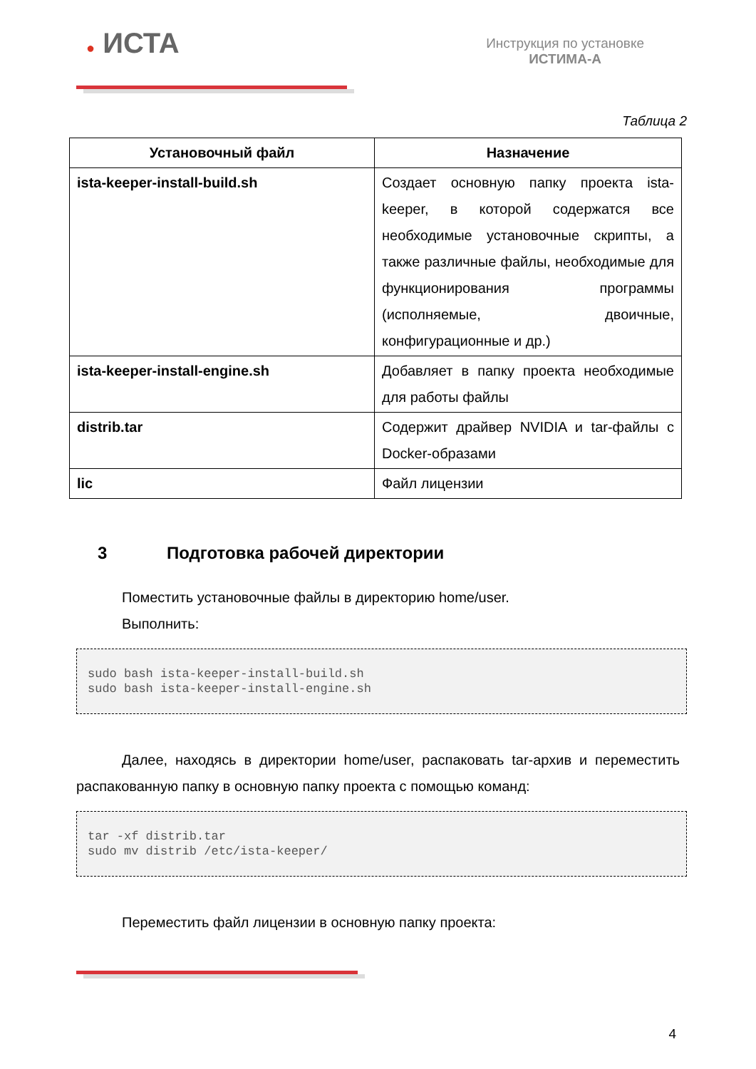● ИСТА
Инструкция по установке
ИСТИМА-А
Таблица 2
| Установочный файл | Назначение |
| --- | --- |
| ista-keeper-install-build.sh | Создает основную папку проекта ista-keeper, в которой содержатся все необходимые установочные скрипты, а также различные файлы, необходимые для функционирования программы (исполняемые, двоичные, конфигурационные и др.) |
| ista-keeper-install-engine.sh | Добавляет в папку проекта необходимые для работы файлы |
| distrib.tar | Содержит драйвер NVIDIA и tar-файлы с Docker-образами |
| lic | Файл лицензии |
3 Подготовка рабочей директории
Поместить установочные файлы в директорию home/user.
Выполнить:
sudo bash ista-keeper-install-build.sh
sudo bash ista-keeper-install-engine.sh
Далее, находясь в директории home/user, распаковать tar-архив и переместить распакованную папку в основную папку проекта с помощью команд:
tar -xf distrib.tar
sudo mv distrib /etc/ista-keeper/
Переместить файл лицензии в основную папку проекта:
4